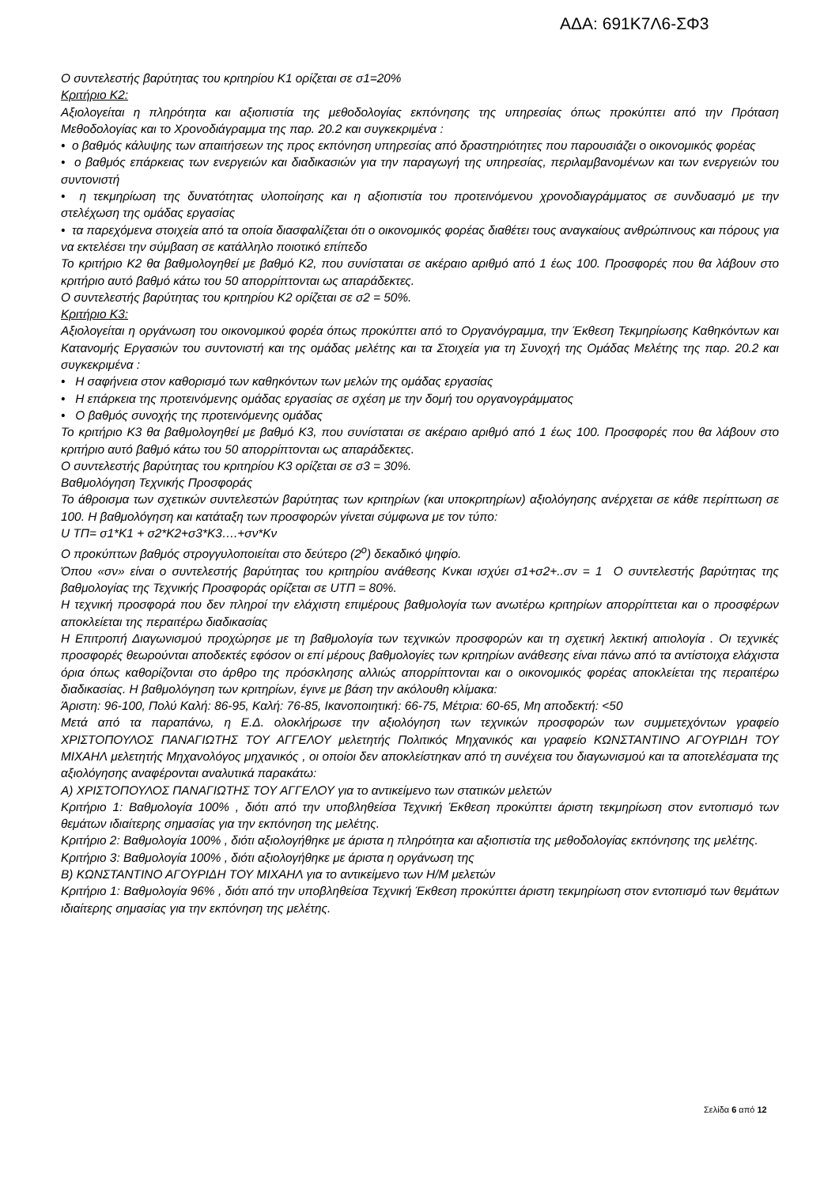ΑΔΑ: 691Κ7Λ6-ΣΦ3
Ο συντελεστής βαρύτητας του κριτηρίου Κ1 ορίζεται σε σ1=20%
Κριτήριο Κ2:
Αξιολογείται η πληρότητα και αξιοπιστία της μεθοδολογίας εκπόνησης της υπηρεσίας όπως προκύπτει από την Πρόταση Μεθοδολογίας και το Χρονοδιάγραμμα της παρ. 20.2 και συγκεκριμένα :
• ο βαθμός κάλυψης των απαιτήσεων της προς εκπόνηση υπηρεσίας από δραστηριότητες που παρουσιάζει ο οικονομικός φορέας
• ο βαθμός επάρκειας των ενεργειών και διαδικασιών για την παραγωγή της υπηρεσίας, περιλαμβανομένων και των ενεργειών του συντονιστή
• η τεκμηρίωση της δυνατότητας υλοποίησης και η αξιοπιστία του προτεινόμενου χρονοδιαγράμματος σε συνδυασμό με την στελέχωση της ομάδας εργασίας
• τα παρεχόμενα στοιχεία από τα οποία διασφαλίζεται ότι ο οικονομικός φορέας διαθέτει τους αναγκαίους ανθρώπινους και πόρους για να εκτελέσει την σύμβαση σε κατάλληλο ποιοτικό επίπεδο
Το κριτήριο Κ2 θα βαθμολογηθεί με βαθμό Κ2, που συνίσταται σε ακέραιο αριθμό από 1 έως 100. Προσφορές που θα λάβουν στο κριτήριο αυτό βαθμό κάτω του 50 απορρίπτονται ως απαράδεκτες.
Ο συντελεστής βαρύτητας του κριτηρίου Κ2 ορίζεται σε σ2 = 50%.
Κριτήριο Κ3:
Αξιολογείται η οργάνωση του οικονομικού φορέα όπως προκύπτει από το Οργανόγραμμα, την Έκθεση Τεκμηρίωσης Καθηκόντων και Κατανομής Εργασιών του συντονιστή και της ομάδας μελέτης και τα Στοιχεία για τη Συνοχή της Ομάδας Μελέτης της παρ. 20.2 και συγκεκριμένα :
• Η σαφήνεια στον καθορισμό των καθηκόντων των μελών της ομάδας εργασίας
• Η επάρκεια της προτεινόμενης ομάδας εργασίας σε σχέση με την δομή του οργανογράμματος
• Ο βαθμός συνοχής της προτεινόμενης ομάδας
Το κριτήριο Κ3 θα βαθμολογηθεί με βαθμό Κ3, που συνίσταται σε ακέραιο αριθμό από 1 έως 100. Προσφορές που θα λάβουν στο κριτήριο αυτό βαθμό κάτω του 50 απορρίπτονται ως απαράδεκτες.
Ο συντελεστής βαρύτητας του κριτηρίου Κ3 ορίζεται σε σ3 = 30%.
Βαθμολόγηση Τεχνικής Προσφοράς
Το άθροισμα των σχετικών συντελεστών βαρύτητας των κριτηρίων (και υποκριτηρίων) αξιολόγησης ανέρχεται σε κάθε περίπτωση σε 100. Η βαθμολόγηση και κατάταξη των προσφορών γίνεται σύμφωνα με τον τύπο:
U ΤΠ= σ1*Κ1 + σ2*Κ2+σ3*Κ3….+σν*Κν
Ο προκύπτων βαθμός στρογγυλοποιείται στο δεύτερο (2<sup>ο</sup>) δεκαδικό ψηφίο.
Όπου «σν» είναι ο συντελεστής βαρύτητας του κριτηρίου ανάθεσης Κνκαι ισχύει σ1+σ2+..σν = 1 Ο συντελεστής βαρύτητας της βαθμολογίας της Τεχνικής Προσφοράς ορίζεται σε UΤΠ = 80%.
Η τεχνική προσφορά που δεν πληροί την ελάχιστη επιμέρους βαθμολογία των ανωτέρω κριτηρίων απορρίπτεται και ο προσφέρων αποκλείεται της περαιτέρω διαδικασίας
Η Επιτροπή Διαγωνισμού προχώρησε με τη βαθμολογία των τεχνικών προσφορών και τη σχετική λεκτική αιτιολογία . Οι τεχνικές προσφορές θεωρούνται αποδεκτές εφόσον οι επί μέρους βαθμολογίες των κριτηρίων ανάθεσης είναι πάνω από τα αντίστοιχα ελάχιστα όρια όπως καθορίζονται στο άρθρο της πρόσκλησης αλλιώς απορρίπτονται και ο οικονομικός φορέας αποκλείεται της περαιτέρω διαδικασίας. Η βαθμολόγηση των κριτηρίων, έγινε με βάση την ακόλουθη κλίμακα:
Άριστη: 96-100, Πολύ Καλή: 86-95, Καλή: 76-85, Ικανοποιητική: 66-75, Μέτρια: 60-65, Μη αποδεκτή: <50
Μετά από τα παραπάνω, η Ε.Δ. ολοκλήρωσε την αξιολόγηση των τεχνικών προσφορών των συμμετεχόντων γραφείο ΧΡΙΣΤΟΠΟΥΛΟΣ ΠΑΝΑΓΙΩΤΗΣ ΤΟΥ ΑΓΓΕΛΟΥ μελετητής Πολιτικός Μηχανικός και γραφείο ΚΩΝΣΤΑΝΤΙΝΟ ΑΓΟΥΡΙΔΗ ΤΟΥ ΜΙΧΑΗΛ μελετητής Μηχανολόγος μηχανικός , οι οποίοι δεν αποκλείστηκαν από τη συνέχεια του διαγωνισμού και τα αποτελέσματα της αξιολόγησης αναφέρονται αναλυτικά παρακάτω:
Α) ΧΡΙΣΤΟΠΟΥΛΟΣ ΠΑΝΑΓΙΩΤΗΣ ΤΟΥ ΑΓΓΕΛΟΥ για το αντικείμενο των στατικών μελετών
Κριτήριο 1: Βαθμολογία 100% , διότι από την υποβληθείσα Τεχνική Έκθεση προκύπτει άριστη τεκμηρίωση στον εντοπισμό των θεμάτων ιδιαίτερης σημασίας για την εκπόνηση της μελέτης.
Κριτήριο 2: Βαθμολογία 100% , διότι αξιολογήθηκε με άριστα η πληρότητα και αξιοπιστία της μεθοδολογίας εκπόνησης της μελέτης.
Κριτήριο 3: Βαθμολογία 100% , διότι αξιολογήθηκε με άριστα η οργάνωση της
Β) ΚΩΝΣΤΑΝΤΙΝΟ ΑΓΟΥΡΙΔΗ ΤΟΥ ΜΙΧΑΗΛ για το αντικείμενο των Η/Μ μελετών
Κριτήριο 1: Βαθμολογία 96% , διότι από την υποβληθείσα Τεχνική Έκθεση προκύπτει άριστη τεκμηρίωση στον εντοπισμό των θεμάτων ιδιαίτερης σημασίας για την εκπόνηση της μελέτης.
Σελίδα 6 από 12